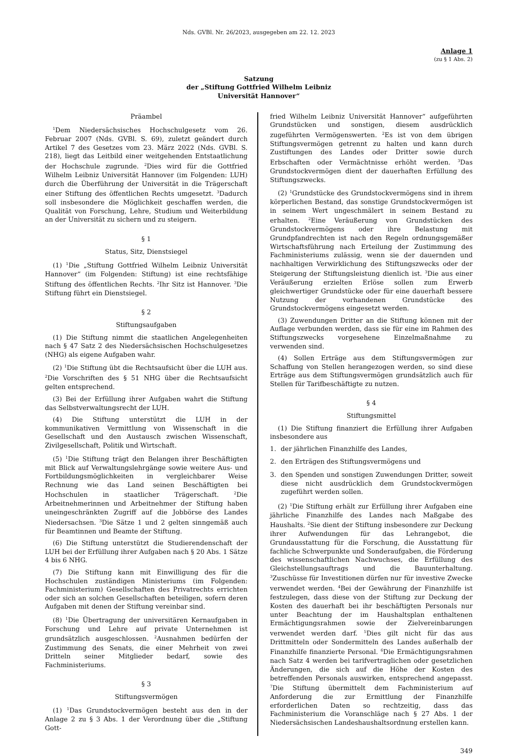Nds. GVBl. Nr. 26/2023, ausgegeben am 22. 12. 2023
Anlage 1
(zu § 1 Abs. 2)
Satzung
der „Stiftung Gottfried Wilhelm Leibniz
Universität Hannover“
Präambel
<sup>1</sup> Dem Niedersächsisches Hochschulgesetz vom 26. Februar 2007 (Nds. GVBl. S. 69), zuletzt geändert durch Artikel 7 des Gesetzes vom 23. März 2022 (Nds. GVBl. S. 218), liegt das Leitbild einer weitgehenden Entstaatlichung der Hochschule zugrunde. <sup>2</sup>Dies wird für die Gottfried Wilhelm Leibniz Universität Hannover (im Folgenden: LUH) durch die Überführung der Universität in die Trägerschaft einer Stiftung des öffentlichen Rechts umgesetzt. <sup>3</sup>Dadurch soll insbesondere die Möglichkeit geschaffen werden, die Qualität von Forschung, Lehre, Studium und Weiterbildung an der Universität zu sichern und zu steigern.
§ 1
Status, Sitz, Dienstsiegel
(1) <sup>1</sup>Die „Stiftung Gottfried Wilhelm Leibniz Universität Hannover“ (im Folgenden: Stiftung) ist eine rechtsfähige Stiftung des öffentlichen Rechts. <sup>2</sup>Ihr Sitz ist Hannover. <sup>3</sup>Die Stiftung führt ein Dienstsiegel.
§ 2
Stiftungsaufgaben
(1) Die Stiftung nimmt die staatlichen Angelegenheiten nach § 47 Satz 2 des Niedersächsischen Hochschulgesetzes (NHG) als eigene Aufgaben wahr.
(2) <sup>1</sup>Die Stiftung übt die Rechtsaufsicht über die LUH aus. <sup>2</sup>Die Vorschriften des § 51 NHG über die Rechtsaufsicht gelten entsprechend.
(3) Bei der Erfüllung ihrer Aufgaben wahrt die Stiftung das Selbstverwaltungsrecht der LUH.
(4) Die Stiftung unterstützt die LUH in der kommunikativen Vermittlung von Wissenschaft in die Gesellschaft und den Austausch zwischen Wissenschaft, Zivilgesellschaft, Politik und Wirtschaft.
(5) <sup>1</sup>Die Stiftung trägt den Belangen ihrer Beschäftigten mit Blick auf Verwaltungslehrgänge sowie weitere Aus- und Fortbildungsmöglichkeiten in vergleichbarer Weise Rechnung wie das Land seinen Beschäftigten bei Hochschulen in staatlicher Trägerschaft. <sup>2</sup>Die Arbeitnehmerinnen und Arbeitnehmer der Stiftung haben uneingeschränkten Zugriff auf die Jobbörse des Landes Niedersachsen. <sup>3</sup>Die Sätze 1 und 2 gelten sinngemäß auch für Beamtinnen und Beamte der Stiftung.
(6) Die Stiftung unterstützt die Studierendenschaft der LUH bei der Erfüllung ihrer Aufgaben nach § 20 Abs. 1 Sätze 4 bis 6 NHG.
(7) Die Stiftung kann mit Einwilligung des für die Hochschulen zuständigen Ministeriums (im Folgenden: Fachministerium) Gesellschaften des Privatrechts errichten oder sich an solchen Gesellschaften beteiligen, sofern deren Aufgaben mit denen der Stiftung vereinbar sind.
(8) <sup>1</sup>Die Übertragung der universitären Kernaufgaben in Forschung und Lehre auf private Unternehmen ist grundsätzlich ausgeschlossen. <sup>2</sup>Ausnahmen bedürfen der Zustimmung des Senats, die einer Mehrheit von zwei Dritteln seiner Mitglieder bedarf, sowie des Fachministeriums.
§ 3
Stiftungsvermögen
(1) <sup>1</sup>Das Grundstockvermögen besteht aus den in der Anlage 2 zu § 3 Abs. 1 der Verordnung über die „Stiftung Gott-
fried Wilhelm Leibniz Universität Hannover“ aufgeführten Grundstücken und sonstigen, diesem ausdrücklich zugeführten Vermögenswerten. <sup>2</sup>Es ist von dem übrigen Stiftungsvermögen getrennt zu halten und kann durch Zustiftungen des Landes oder Dritter sowie durch Erbschaften oder Vermächtnisse erhöht werden. <sup>3</sup>Das Grundstockvermögen dient der dauerhaften Erfüllung des Stiftungszwecks.
(2) <sup>1</sup>Grundstücke des Grundstockvermögens sind in ihrem körperlichen Bestand, das sonstige Grundstockvermögen ist in seinem Wert ungeschmälert in seinem Bestand zu erhalten. <sup>2</sup>Eine Veräußerung von Grundstücken des Grundstockvermögens oder ihre Belastung mit Grundpfandrechten ist nach den Regeln ordnungsgemäßer Wirtschaftsführung nach Erteilung der Zustimmung des Fachministeriums zulässig, wenn sie der dauernden und nachhaltigen Verwirklichung des Stiftungszwecks oder der Steigerung der Stiftungsleistung dienlich ist. <sup>3</sup>Die aus einer Veräußerung erzielten Erlöse sollen zum Erwerb gleichwertiger Grundstücke oder für eine dauerhaft bessere Nutzung der vorhandenen Grundstücke des Grundstockvermögens eingesetzt werden.
(3) Zuwendungen Dritter an die Stiftung können mit der Auflage verbunden werden, dass sie für eine im Rahmen des Stiftungszwecks vorgesehene Einzelmaßnahme zu verwenden sind.
(4) Sollen Erträge aus dem Stiftungsvermögen zur Schaffung von Stellen herangezogen werden, so sind diese Erträge aus dem Stiftungsvermögen grundsätzlich auch für Stellen für Tarifbeschäftigte zu nutzen.
§ 4
Stiftungsmittel
(1) Die Stiftung finanziert die Erfüllung ihrer Aufgaben insbesondere aus
1. der jährlichen Finanzhilfe des Landes,
2. den Erträgen des Stiftungsvermögens und
3. den Spenden und sonstigen Zuwendungen Dritter, soweit diese nicht ausdrücklich dem Grundstockvermögen zugeführt werden sollen.
(2) <sup>1</sup>Die Stiftung erhält zur Erfüllung ihrer Aufgaben eine jährliche Finanzhilfe des Landes nach Maßgabe des Haushalts. <sup>2</sup>Sie dient der Stiftung insbesondere zur Deckung ihrer Aufwendungen für das Lehrangebot, die Grundausstattung für die Forschung, die Ausstattung für fachliche Schwerpunkte und Sonderaufgaben, die Förderung des wissenschaftlichen Nachwuchses, die Erfüllung des Gleichstellungsauftrags und die Bauunterhaltung. <sup>3</sup>Zuschüsse für Investitionen dürfen nur für investive Zwecke verwendet werden. <sup>4</sup>Bei der Gewährung der Finanzhilfe ist festzulegen, dass diese von der Stiftung zur Deckung der Kosten des dauerhaft bei ihr beschäftigten Personals nur unter Beachtung der im Haushaltsplan enthaltenen Ermächtigungsrahmen sowie der Zielvereinbarungen verwendet werden darf. <sup>5</sup>Dies gilt nicht für das aus Drittmitteln oder Sondermitteln des Landes außerhalb der Finanzhilfe finanzierte Personal. <sup>6</sup>Die Ermächtigungsrahmen nach Satz 4 werden bei tarifvertraglichen oder gesetzlichen Änderungen, die sich auf die Höhe der Kosten des betreffenden Personals auswirken, entsprechend angepasst. <sup>7</sup>Die Stiftung übermittelt dem Fachministerium auf Anforderung die zur Ermittlung der Finanzhilfe erforderlichen Daten so rechtzeitig, dass das Fachministerium die Voranschläge nach § 27 Abs. 1 der Niedersächsischen Landeshaushaltsordnung erstellen kann.
349